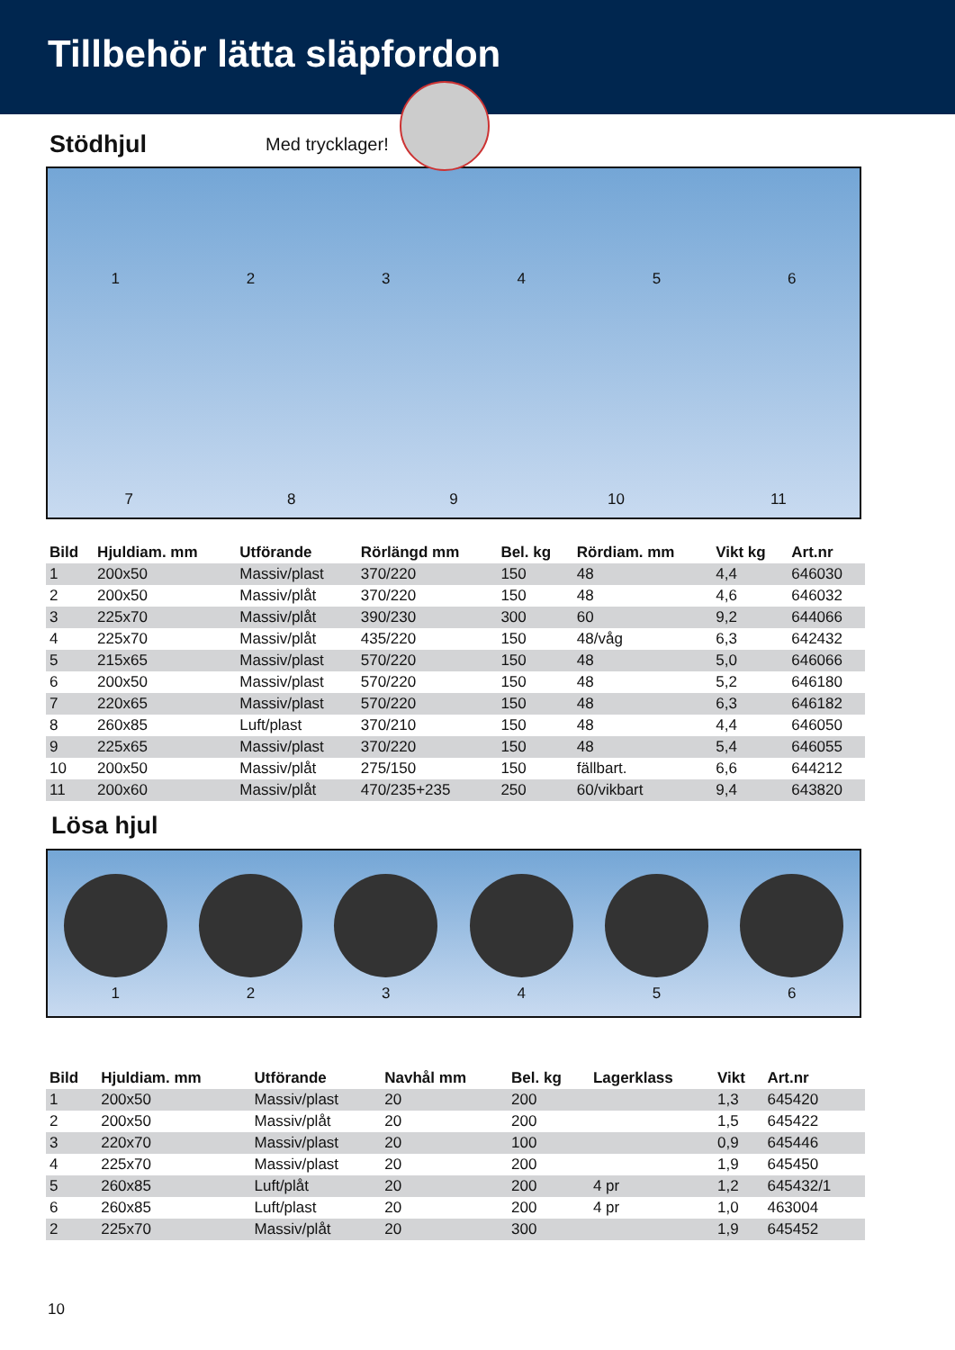Tillbehör lätta släpfordon
Stödhjul
Med trycklager!
1
2
3
4
5
6
7
8
9
10
11
| Bild | Hjuldiam. mm | Utförande | Rörlängd mm | Bel. kg | Rördiam. mm | Vikt kg | Art.nr |
| --- | --- | --- | --- | --- | --- | --- | --- |
| 1 | 200x50 | Massiv/plast | 370/220 | 150 | 48 | 4,4 | 646030 |
| 2 | 200x50 | Massiv/plåt | 370/220 | 150 | 48 | 4,6 | 646032 |
| 3 | 225x70 | Massiv/plåt | 390/230 | 300 | 60 | 9,2 | 644066 |
| 4 | 225x70 | Massiv/plåt | 435/220 | 150 | 48/våg | 6,3 | 642432 |
| 5 | 215x65 | Massiv/plast | 570/220 | 150 | 48 | 5,0 | 646066 |
| 6 | 200x50 | Massiv/plast | 570/220 | 150 | 48 | 5,2 | 646180 |
| 7 | 220x65 | Massiv/plast | 570/220 | 150 | 48 | 6,3 | 646182 |
| 8 | 260x85 | Luft/plast | 370/210 | 150 | 48 | 4,4 | 646050 |
| 9 | 225x65 | Massiv/plast | 370/220 | 150 | 48 | 5,4 | 646055 |
| 10 | 200x50 | Massiv/plåt | 275/150 | 150 | fällbart. | 6,6 | 644212 |
| 11 | 200x60 | Massiv/plåt | 470/235+235 | 250 | 60/vikbart | 9,4 | 643820 |
Lösa hjul
1
2
3
4
5
6
| Bild | Hjuldiam. mm | Utförande | Navhål mm | Bel. kg | Lagerklass | Vikt | Art.nr |
| --- | --- | --- | --- | --- | --- | --- | --- |
| 1 | 200x50 | Massiv/plast | 20 | 200 | | 1,3 | 645420 |
| 2 | 200x50 | Massiv/plåt | 20 | 200 | | 1,5 | 645422 |
| 3 | 220x70 | Massiv/plast | 20 | 100 | | 0,9 | 645446 |
| 4 | 225x70 | Massiv/plast | 20 | 200 | | 1,9 | 645450 |
| 5 | 260x85 | Luft/plåt | 20 | 200 | 4 pr | 1,2 | 645432/1 |
| 6 | 260x85 | Luft/plast | 20 | 200 | 4 pr | 1,0 | 463004 |
| 2 | 225x70 | Massiv/plåt | 20 | 300 | | 1,9 | 645452 |
10